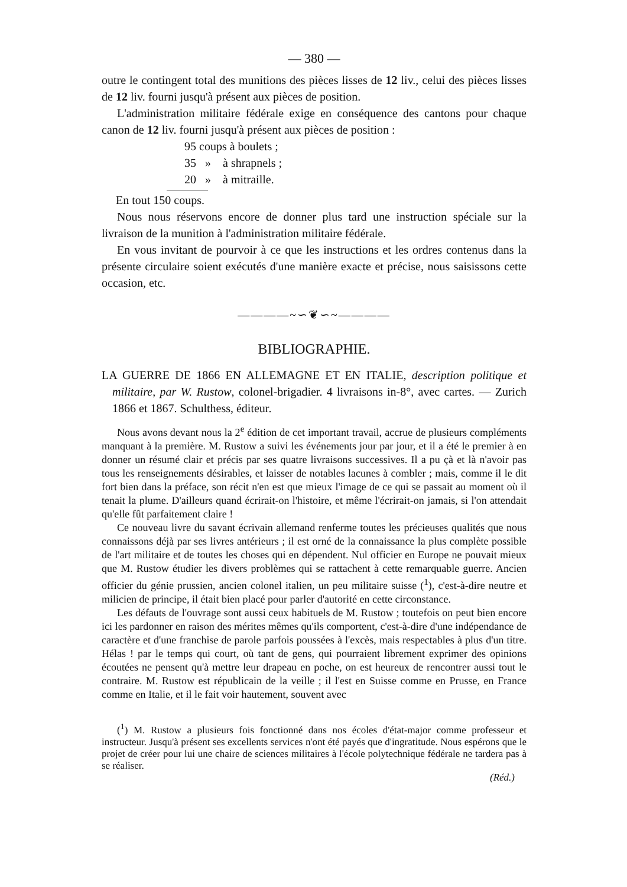— 380 —
outre le contingent total des munitions des pièces lisses de 12 liv., celui des pièces lisses de 12 liv. fourni jusqu'à présent aux pièces de position.
L'administration militaire fédérale exige en conséquence des cantons pour chaque canon de 12 liv. fourni jusqu'à présent aux pièces de position :
95 coups à boulets ;
35 » à shrapnels ;
20 » à mitraille.
En tout 150 coups.
Nous nous réservons encore de donner plus tard une instruction spéciale sur la livraison de la munition à l'administration militaire fédérale.
En vous invitant de pourvoir à ce que les instructions et les ordres contenus dans la présente circulaire soient exécutés d'une manière exacte et précise, nous saisissons cette occasion, etc.
————~∽❦∽~————
BIBLIOGRAPHIE.
LA GUERRE DE 1866 EN ALLEMAGNE ET EN ITALIE, description politique et militaire, par W. Rustow, colonel-brigadier. 4 livraisons in-8°, avec cartes. — Zurich 1866 et 1867. Schulthess, éditeur.
Nous avons devant nous la 2<sup>e</sup> édition de cet important travail, accrue de plusieurs compléments manquant à la première. M. Rustow a suivi les événements jour par jour, et il a été le premier à en donner un résumé clair et précis par ses quatre livraisons successives. Il a pu çà et là n'avoir pas tous les renseignements désirables, et laisser de notables lacunes à combler ; mais, comme il le dit fort bien dans la préface, son récit n'en est que mieux l'image de ce qui se passait au moment où il tenait la plume. D'ailleurs quand écrirait-on l'histoire, et même l'écrirait-on jamais, si l'on attendait qu'elle fût parfaitement claire !
Ce nouveau livre du savant écrivain allemand renferme toutes les précieuses qualités que nous connaissons déjà par ses livres antérieurs ; il est orné de la connaissance la plus complète possible de l'art militaire et de toutes les choses qui en dépendent. Nul officier en Europe ne pouvait mieux que M. Rustow étudier les divers problèmes qui se rattachent à cette remarquable guerre. Ancien officier du génie prussien, ancien colonel italien, un peu militaire suisse (<sup>1</sup>), c'est-à-dire neutre et milicien de principe, il était bien placé pour parler d'autorité en cette circonstance.
Les défauts de l'ouvrage sont aussi ceux habituels de M. Rustow ; toutefois on peut bien encore ici les pardonner en raison des mérites mêmes qu'ils comportent, c'est-à-dire d'une indépendance de caractère et d'une franchise de parole parfois poussées à l'excès, mais respectables à plus d'un titre. Hélas ! par le temps qui court, où tant de gens, qui pourraient librement exprimer des opinions écoutées ne pensent qu'à mettre leur drapeau en poche, on est heureux de rencontrer aussi tout le contraire. M. Rustow est républicain de la veille ; il l'est en Suisse comme en Prusse, en France comme en Italie, et il le fait voir hautement, souvent avec
(<sup>1</sup>) M. Rustow a plusieurs fois fonctionné dans nos écoles d'état-major comme professeur et instructeur. Jusqu'à présent ses excellents services n'ont été payés que d'ingratitude. Nous espérons que le projet de créer pour lui une chaire de sciences militaires à l'école polytechnique fédérale ne tardera pas à se réaliser.
(Réd.)